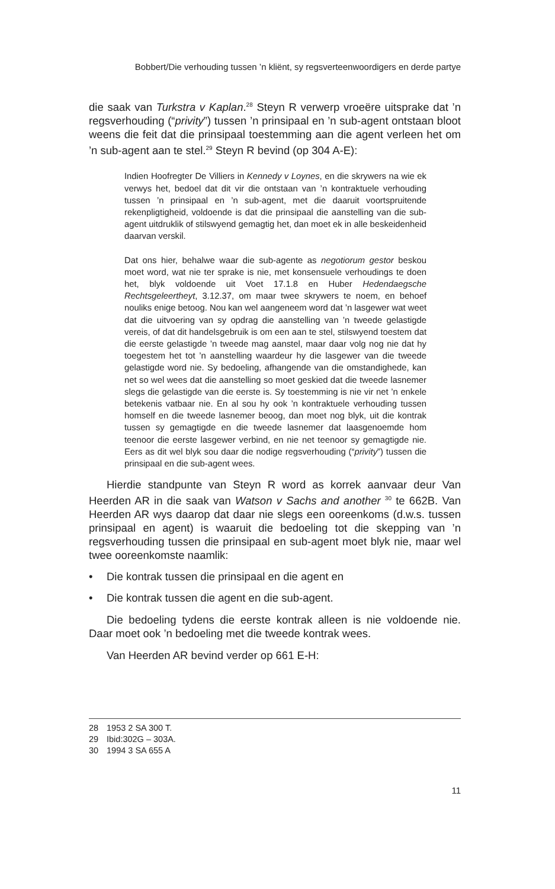Bobbert/Die verhouding tussen ’n kliënt, sy regsverteenwoordigers en derde partye
die saak van Turkstra v Kaplan.<sup>28</sup> Steyn R verwerp vroeëre uitsprake dat ’n regsverhouding (“privity”) tussen ’n prinsipaal en ’n sub-agent ontstaan bloot weens die feit dat die prinsipaal toestemming aan die agent verleen het om ’n sub-agent aan te stel.<sup>29</sup> Steyn R bevind (op 304 A-E):
Indien Hoofregter De Villiers in Kennedy v Loynes, en die skrywers na wie ek verwys het, bedoel dat dit vir die ontstaan van ’n kontraktuele verhouding tussen ’n prinsipaal en ’n sub-agent, met die daaruit voortspruitende rekenpligtigheid, voldoende is dat die prinsipaal die aanstelling van die sub-agent uitdruklik of stilswyend gemagtig het, dan moet ek in alle beskeidenheid daarvan verskil.
Dat ons hier, behalwe waar die sub-agente as negotiorum gestor beskou moet word, wat nie ter sprake is nie, met konsensuele verhoudings te doen het, blyk voldoende uit Voet 17.1.8 en Huber Hedendaegsche Rechtsgeleertheyt, 3.12.37, om maar twee skrywers te noem, en behoef nouliks enige betoog. Nou kan wel aangeneem word dat ’n lasgewer wat weet dat die uitvoering van sy opdrag die aanstelling van ’n tweede gelastigde vereis, of dat dit handelsgebruik is om een aan te stel, stilswyend toestem dat die eerste gelastigde ’n tweede mag aanstel, maar daar volg nog nie dat hy toegestem het tot ’n aanstelling waardeur hy die lasgewer van die tweede gelastigde word nie. Sy bedoeling, afhangende van die omstandighede, kan net so wel wees dat die aanstelling so moet geskied dat die tweede lasnemer slegs die gelastigde van die eerste is. Sy toestemming is nie vir net ’n enkele betekenis vatbaar nie. En al sou hy ook ’n kontraktuele verhouding tussen homself en die tweede lasnemer beoog, dan moet nog blyk, uit die kontrak tussen sy gemagtigde en die tweede lasnemer dat laasgenoemde hom teenoor die eerste lasgewer verbind, en nie net teenoor sy gemagtigde nie. Eers as dit wel blyk sou daar die nodige regsverhouding (“privity”) tussen die prinsipaal en die sub-agent wees.
Hierdie standpunte van Steyn R word as korrek aanvaar deur Van Heerden AR in die saak van Watson v Sachs and another <sup>30</sup> te 662B. Van Heerden AR wys daarop dat daar nie slegs een ooreenkoms (d.w.s. tussen prinsipaal en agent) is waaruit die bedoeling tot die skepping van ’n regsverhouding tussen die prinsipaal en sub-agent moet blyk nie, maar wel twee ooreenkomste naamlik:
• Die kontrak tussen die prinsipaal en die agent en
• Die kontrak tussen die agent en die sub-agent.
Die bedoeling tydens die eerste kontrak alleen is nie voldoende nie. Daar moet ook ’n bedoeling met die tweede kontrak wees.
Van Heerden AR bevind verder op 661 E-H:
28 1953 2 SA 300 T.
29 Ibid:302G – 303A.
30 1994 3 SA 655 A
11